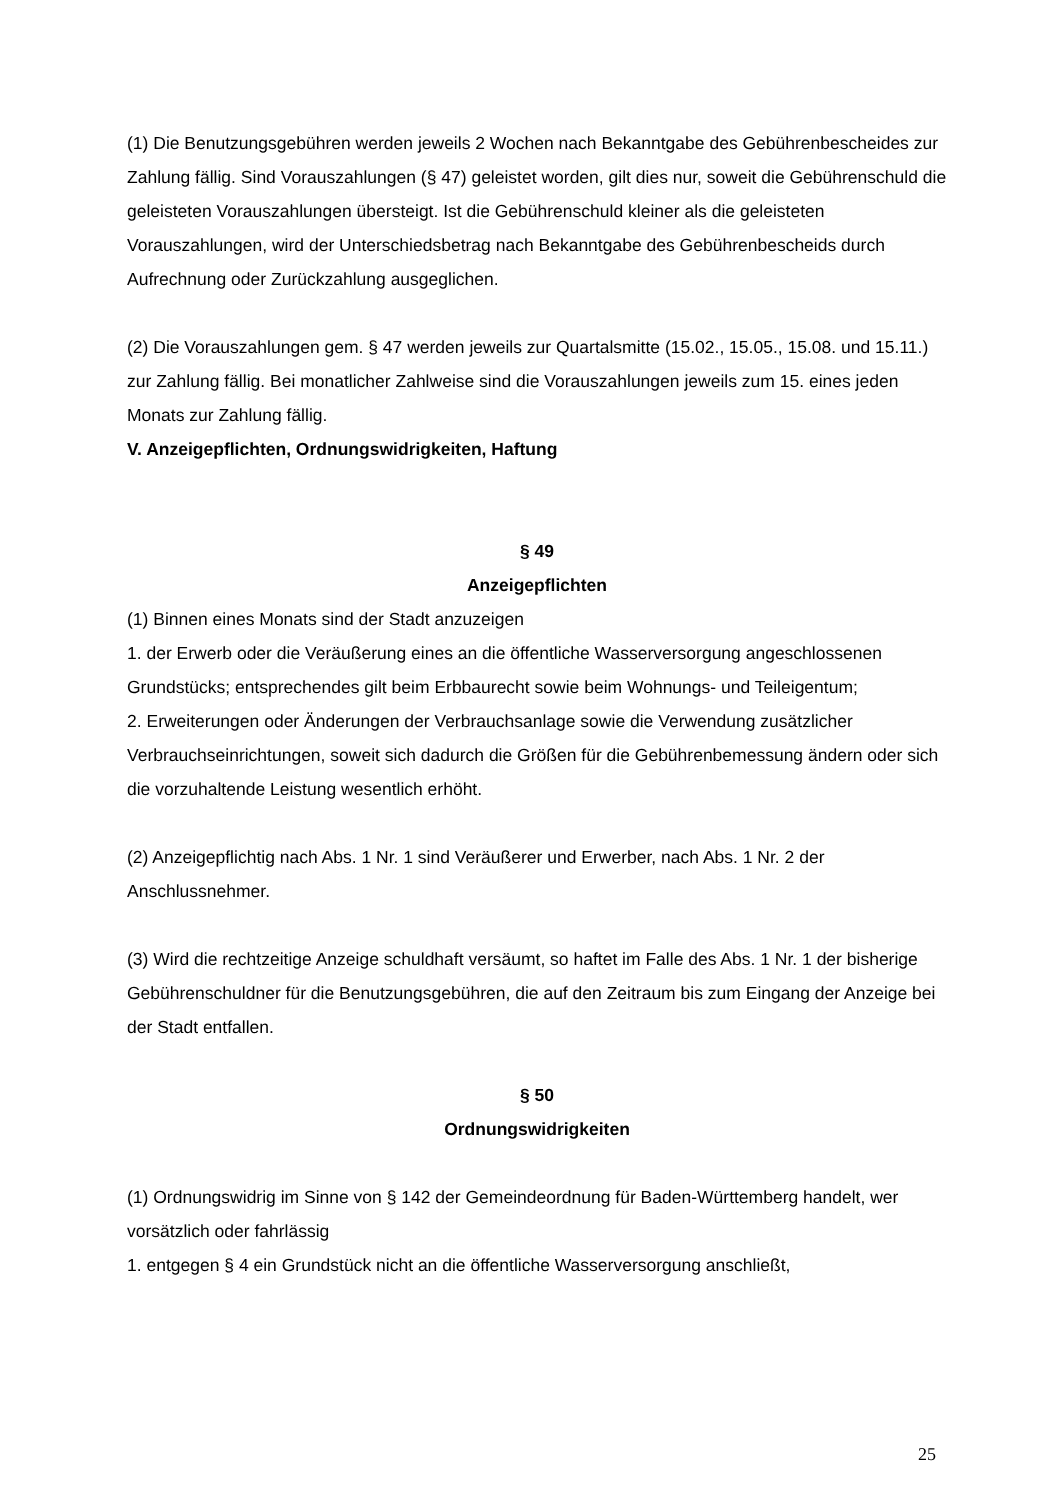(1) Die Benutzungsgebühren werden jeweils 2 Wochen nach Bekanntgabe des Gebührenbescheides zur Zahlung fällig. Sind Vorauszahlungen (§ 47) geleistet worden, gilt dies nur, soweit die Gebührenschuld die geleisteten Vorauszahlungen übersteigt. Ist die Gebührenschuld kleiner als die geleisteten Vorauszahlungen, wird der Unterschiedsbetrag nach Bekanntgabe des Gebührenbescheids durch Aufrechnung oder Zurückzahlung ausgeglichen.
(2) Die Vorauszahlungen gem. § 47 werden jeweils zur Quartalsmitte (15.02., 15.05., 15.08. und 15.11.) zur Zahlung fällig. Bei monatlicher Zahlweise sind die Vorauszahlungen jeweils zum 15. eines jeden Monats zur Zahlung fällig.
V. Anzeigepflichten, Ordnungswidrigkeiten, Haftung
§ 49
Anzeigepflichten
(1) Binnen eines Monats sind der Stadt anzuzeigen
1. der Erwerb oder die Veräußerung eines an die öffentliche Wasserversorgung angeschlossenen Grundstücks; entsprechendes gilt beim Erbbaurecht sowie beim Wohnungs- und Teileigentum;
2. Erweiterungen oder Änderungen der Verbrauchsanlage sowie die Verwendung zusätzlicher Verbrauchseinrichtungen, soweit sich dadurch die Größen für die Gebührenbemessung ändern oder sich die vorzuhaltende Leistung wesentlich erhöht.
(2) Anzeigepflichtig nach Abs. 1 Nr. 1 sind Veräußerer und Erwerber, nach Abs. 1 Nr. 2 der Anschlussnehmer.
(3) Wird die rechtzeitige Anzeige schuldhaft versäumt, so haftet im Falle des Abs. 1 Nr. 1 der bisherige Gebührenschuldner für die Benutzungsgebühren, die auf den Zeitraum bis zum Eingang der Anzeige bei der Stadt entfallen.
§ 50
Ordnungswidrigkeiten
(1) Ordnungswidrig im Sinne von § 142 der Gemeindeordnung für Baden-Württemberg handelt, wer vorsätzlich oder fahrlässig
1. entgegen § 4 ein Grundstück nicht an die öffentliche Wasserversorgung anschließt,
25